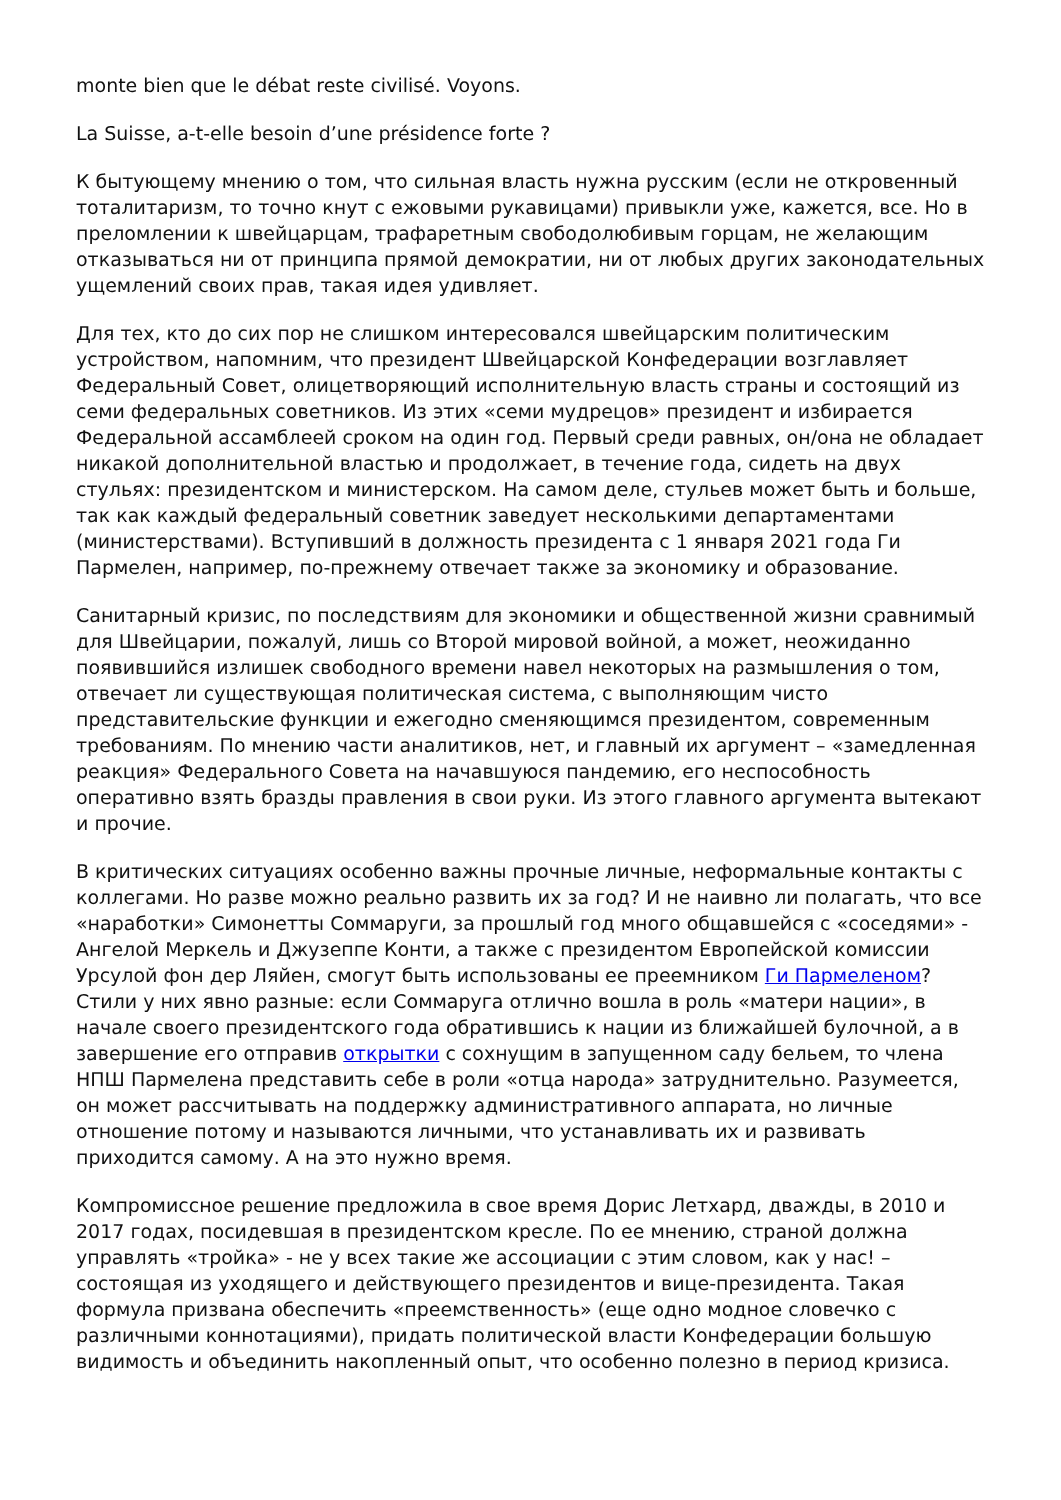monte bien que le débat reste civilisé. Voyons.
La Suisse, a-t-elle besoin d’une présidence forte ?
К бытующему мнению о том, что сильная власть нужна русским (если не откровенный тоталитаризм, то точно кнут с ежовыми рукавицами) привыкли уже, кажется, все. Но в преломлении к швейцарцам, трафаретным свободолюбивым горцам, не желающим отказываться ни от принципа прямой демократии, ни от любых других законодательных ущемлений своих прав, такая идея удивляет.
Для тех, кто до сих пор не слишком интересовался швейцарским политическим устройством, напомним, что президент Швейцарской Конфедерации возглавляет Федеральный Совет, олицетворяющий исполнительную власть страны и состоящий из семи федеральных советников. Из этих «семи мудрецов» президент и избирается Федеральной ассамблеей сроком на один год. Первый среди равных, он/она не обладает никакой дополнительной властью и продолжает, в течение года, сидеть на двух стульях: президентском и министерском. На самом деле, стульев может быть и больше, так как каждый федеральный советник заведует несколькими департаментами (министерствами). Вступивший в должность президента с 1 января 2021 года Ги Пармелен, например, по-прежнему отвечает также за экономику и образование.
Санитарный кризис, по последствиям для экономики и общественной жизни сравнимый для Швейцарии, пожалуй, лишь со Второй мировой войной, а может, неожиданно появившийся излишек свободного времени навел некоторых на размышления о том, отвечает ли существующая политическая система, с выполняющим чисто представительские функции и ежегодно сменяющимся президентом, современным требованиям. По мнению части аналитиков, нет, и главный их аргумент – «замедленная реакция» Федерального Совета на начавшуюся пандемию, его неспособность оперативно взять бразды правления в свои руки. Из этого главного аргумента вытекают и прочие.
В критических ситуациях особенно важны прочные личные, неформальные контакты с коллегами. Но разве можно реально развить их за год? И не наивно ли полагать, что все «наработки» Симонетты Соммаруги, за прошлый год много общавшейся с «соседями» - Ангелой Меркель и Джузеппе Конти, а также с президентом Европейской комиссии Урсулой фон дер Ляйен, смогут быть использованы ее преемником Ги Пармеленом? Стили у них явно разные: если Соммаруга отлично вошла в роль «матери нации», в начале своего президентского года обратившись к нации из ближайшей булочной, а в завершение его отправив открытки с сохнущим в запущенном саду бельем, то члена НПШ Пармелена представить себе в роли «отца народа» затруднительно. Разумеется, он может рассчитывать на поддержку административного аппарата, но личные отношение потому и называются личными, что устанавливать их и развивать приходится самому. А на это нужно время.
Компромиссное решение предложила в свое время Дорис Летхард, дважды, в 2010 и 2017 годах, посидевшая в президентском кресле. По ее мнению, страной должна управлять «тройка» - не у всех такие же ассоциации с этим словом, как у нас! – состоящая из уходящего и действующего президентов и вице-президента. Такая формула призвана обеспечить «преемственность» (еще одно модное словечко с различными коннотациями), придать политической власти Конфедерации большую видимость и объединить накопленный опыт, что особенно полезно в период кризиса.